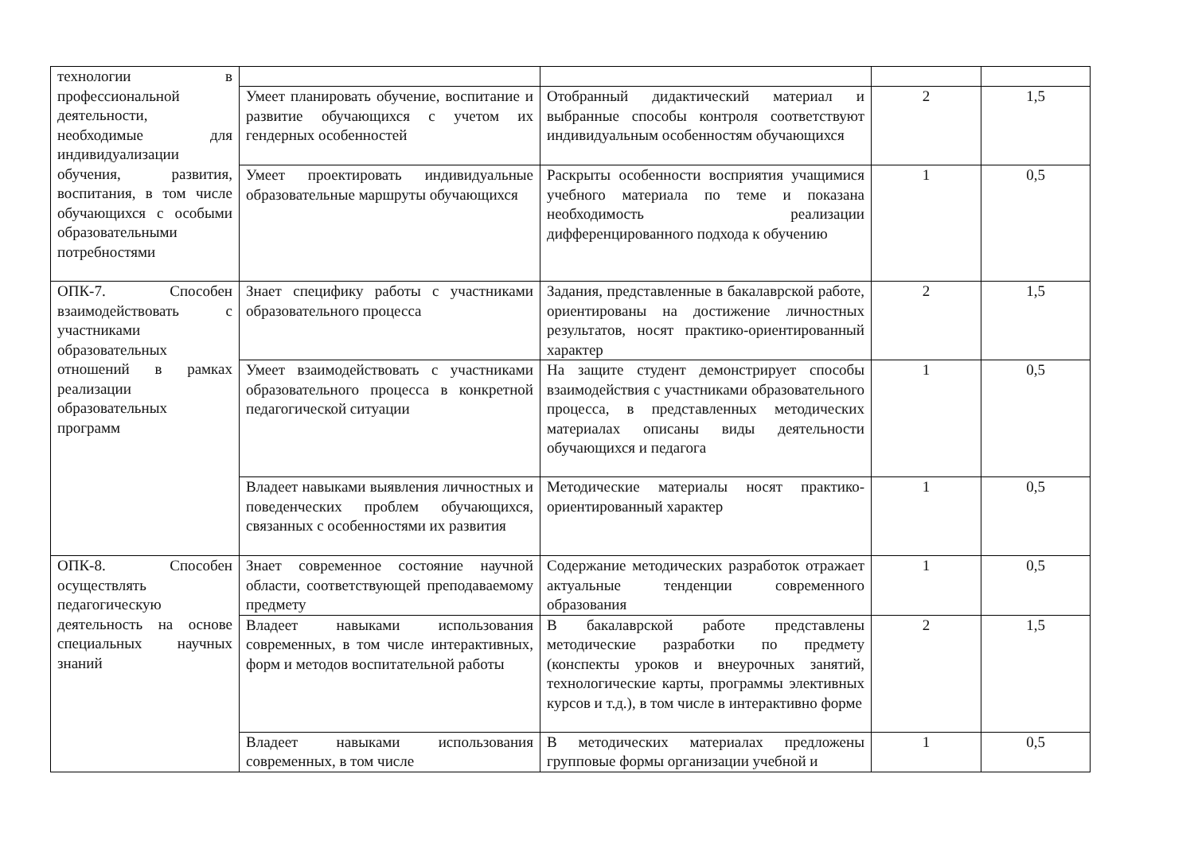| технологии в профессиональной деятельности, необходимые для индивидуализации обучения, развития, воспитания, в том числе обучающихся с особыми образовательными потребностями | | | | |
| | Умеет планировать обучение, воспитание и развитие обучающихся с учетом их гендерных особенностей | Отобранный дидактический материал и выбранные способы контроля соответствуют индивидуальным особенностям обучающихся | 2 | 1,5 |
| | Умеет проектировать индивидуальные образовательные маршруты обучающихся | Раскрыты особенности восприятия учащимися учебного материала по теме и показана необходимость реализации дифференцированного подхода к обучению | 1 | 0,5 |
| ОПК-7. Способен взаимодействовать с участниками образовательных отношений в рамках реализации образовательных программ | Знает специфику работы с участниками образовательного процесса | Задания, представленные в бакалаврской работе, ориентированы на достижение личностных результатов, носят практико-ориентированный характер | 2 | 1,5 |
| | Умеет взаимодействовать с участниками образовательного процесса в конкретной педагогической ситуации | На защите студент демонстрирует способы взаимодействия с участниками образовательного процесса, в представленных методических материалах описаны виды деятельности обучающихся и педагога | 1 | 0,5 |
| | Владеет навыками выявления личностных и поведенческих проблем обучающихся, связанных с особенностями их развития | Методические материалы носят практико-ориентированный характер | 1 | 0,5 |
| ОПК-8. Способен осуществлять педагогическую деятельность на основе специальных научных знаний | Знает современное состояние научной области, соответствующей преподаваемому предмету | Содержание методических разработок отражает актуальные тенденции современного образования | 1 | 0,5 |
| | Владеет навыками использования современных, в том числе интерактивных, форм и методов воспитательной работы | В бакалаврской работе представлены методические разработки по предмету (конспекты уроков и внеурочных занятий, технологические карты, программы элективных курсов и т.д.), в том числе в интерактивно форме | 2 | 1,5 |
| | Владеет навыками использования современных, в том числе | В методических материалах предложены групповые формы организации учебной и | 1 | 0,5 |